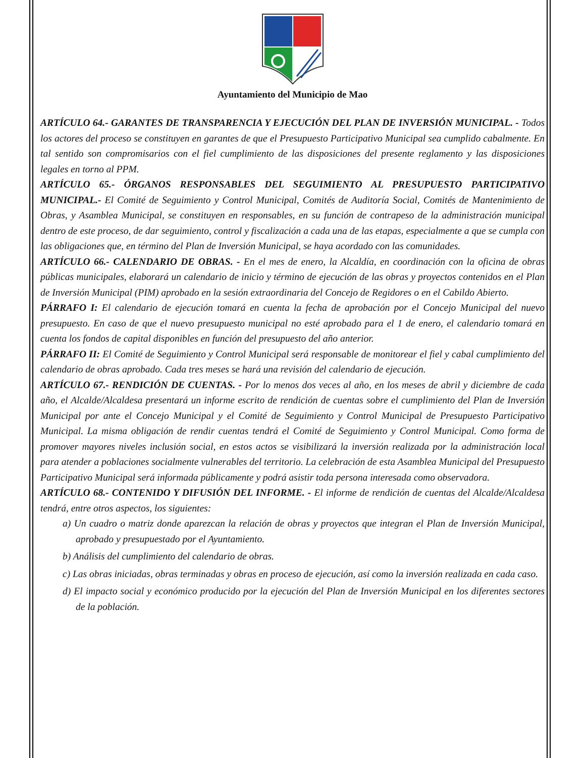Ayuntamiento del Municipio de Mao
ARTÍCULO 64.- GARANTES DE TRANSPARENCIA Y EJECUCIÓN DEL PLAN DE INVERSIÓN MUNICIPAL. - Todos los actores del proceso se constituyen en garantes de que el Presupuesto Participativo Municipal sea cumplido cabalmente. En tal sentido son compromisarios con el fiel cumplimiento de las disposiciones del presente reglamento y las disposiciones legales en torno al PPM.
ARTÍCULO 65.- ÓRGANOS RESPONSABLES DEL SEGUIMIENTO AL PRESUPUESTO PARTICIPATIVO MUNICIPAL.- El Comité de Seguimiento y Control Municipal, Comités de Auditoría Social, Comités de Mantenimiento de Obras, y Asamblea Municipal, se constituyen en responsables, en su función de contrapeso de la administración municipal dentro de este proceso, de dar seguimiento, control y fiscalización a cada una de las etapas, especialmente a que se cumpla con las obligaciones que, en término del Plan de Inversión Municipal, se haya acordado con las comunidades.
ARTÍCULO 66.- CALENDARIO DE OBRAS. - En el mes de enero, la Alcaldía, en coordinación con la oficina de obras públicas municipales, elaborará un calendario de inicio y término de ejecución de las obras y proyectos contenidos en el Plan de Inversión Municipal (PIM) aprobado en la sesión extraordinaria del Concejo de Regidores o en el Cabildo Abierto.
PÁRRAFO I: El calendario de ejecución tomará en cuenta la fecha de aprobación por el Concejo Municipal del nuevo presupuesto. En caso de que el nuevo presupuesto municipal no esté aprobado para el 1 de enero, el calendario tomará en cuenta los fondos de capital disponibles en función del presupuesto del año anterior.
PÁRRAFO II: El Comité de Seguimiento y Control Municipal será responsable de monitorear el fiel y cabal cumplimiento del calendario de obras aprobado. Cada tres meses se hará una revisión del calendario de ejecución.
ARTÍCULO 67.- RENDICIÓN DE CUENTAS. - Por lo menos dos veces al año, en los meses de abril y diciembre de cada año, el Alcalde/Alcaldesa presentará un informe escrito de rendición de cuentas sobre el cumplimiento del Plan de Inversión Municipal por ante el Concejo Municipal y el Comité de Seguimiento y Control Municipal de Presupuesto Participativo Municipal. La misma obligación de rendir cuentas tendrá el Comité de Seguimiento y Control Municipal. Como forma de promover mayores niveles inclusión social, en estos actos se visibilizará la inversión realizada por la administración local para atender a poblaciones socialmente vulnerables del territorio. La celebración de esta Asamblea Municipal del Presupuesto Participativo Municipal será informada públicamente y podrá asistir toda persona interesada como observadora.
ARTÍCULO 68.- CONTENIDO Y DIFUSIÓN DEL INFORME. - El informe de rendición de cuentas del Alcalde/Alcaldesa tendrá, entre otros aspectos, los siguientes:
a) Un cuadro o matriz donde aparezcan la relación de obras y proyectos que integran el Plan de Inversión Municipal, aprobado y presupuestado por el Ayuntamiento.
b) Análisis del cumplimiento del calendario de obras.
c) Las obras iniciadas, obras terminadas y obras en proceso de ejecución, así como la inversión realizada en cada caso.
d) El impacto social y económico producido por la ejecución del Plan de Inversión Municipal en los diferentes sectores de la población.